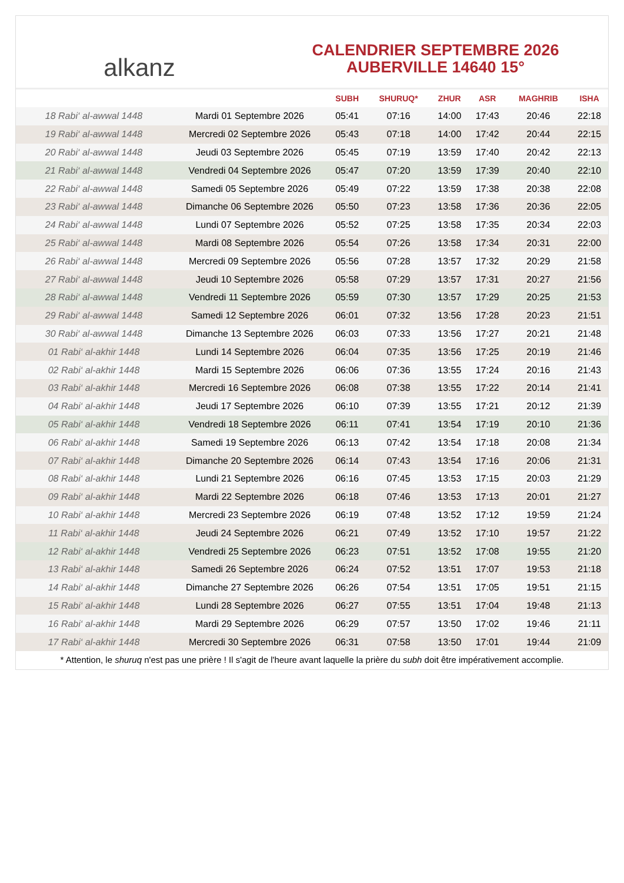alkanz
CALENDRIER SEPTEMBRE 2026
AUBERVILLE 14640 15°
| | | SUBH | SHURUQ* | ZHUR | ASR | MAGHRIB | ISHA |
| --- | --- | --- | --- | --- | --- | --- | --- |
| 18 Rabi‘ al-awwal 1448 | Mardi 01 Septembre 2026 | 05:41 | 07:16 | 14:00 | 17:43 | 20:46 | 22:18 |
| 19 Rabi‘ al-awwal 1448 | Mercredi 02 Septembre 2026 | 05:43 | 07:18 | 14:00 | 17:42 | 20:44 | 22:15 |
| 20 Rabi‘ al-awwal 1448 | Jeudi 03 Septembre 2026 | 05:45 | 07:19 | 13:59 | 17:40 | 20:42 | 22:13 |
| 21 Rabi‘ al-awwal 1448 | Vendredi 04 Septembre 2026 | 05:47 | 07:20 | 13:59 | 17:39 | 20:40 | 22:10 |
| 22 Rabi‘ al-awwal 1448 | Samedi 05 Septembre 2026 | 05:49 | 07:22 | 13:59 | 17:38 | 20:38 | 22:08 |
| 23 Rabi‘ al-awwal 1448 | Dimanche 06 Septembre 2026 | 05:50 | 07:23 | 13:58 | 17:36 | 20:36 | 22:05 |
| 24 Rabi‘ al-awwal 1448 | Lundi 07 Septembre 2026 | 05:52 | 07:25 | 13:58 | 17:35 | 20:34 | 22:03 |
| 25 Rabi‘ al-awwal 1448 | Mardi 08 Septembre 2026 | 05:54 | 07:26 | 13:58 | 17:34 | 20:31 | 22:00 |
| 26 Rabi‘ al-awwal 1448 | Mercredi 09 Septembre 2026 | 05:56 | 07:28 | 13:57 | 17:32 | 20:29 | 21:58 |
| 27 Rabi‘ al-awwal 1448 | Jeudi 10 Septembre 2026 | 05:58 | 07:29 | 13:57 | 17:31 | 20:27 | 21:56 |
| 28 Rabi‘ al-awwal 1448 | Vendredi 11 Septembre 2026 | 05:59 | 07:30 | 13:57 | 17:29 | 20:25 | 21:53 |
| 29 Rabi‘ al-awwal 1448 | Samedi 12 Septembre 2026 | 06:01 | 07:32 | 13:56 | 17:28 | 20:23 | 21:51 |
| 30 Rabi‘ al-awwal 1448 | Dimanche 13 Septembre 2026 | 06:03 | 07:33 | 13:56 | 17:27 | 20:21 | 21:48 |
| 01 Rabi‘ al-akhir 1448 | Lundi 14 Septembre 2026 | 06:04 | 07:35 | 13:56 | 17:25 | 20:19 | 21:46 |
| 02 Rabi‘ al-akhir 1448 | Mardi 15 Septembre 2026 | 06:06 | 07:36 | 13:55 | 17:24 | 20:16 | 21:43 |
| 03 Rabi‘ al-akhir 1448 | Mercredi 16 Septembre 2026 | 06:08 | 07:38 | 13:55 | 17:22 | 20:14 | 21:41 |
| 04 Rabi‘ al-akhir 1448 | Jeudi 17 Septembre 2026 | 06:10 | 07:39 | 13:55 | 17:21 | 20:12 | 21:39 |
| 05 Rabi‘ al-akhir 1448 | Vendredi 18 Septembre 2026 | 06:11 | 07:41 | 13:54 | 17:19 | 20:10 | 21:36 |
| 06 Rabi‘ al-akhir 1448 | Samedi 19 Septembre 2026 | 06:13 | 07:42 | 13:54 | 17:18 | 20:08 | 21:34 |
| 07 Rabi‘ al-akhir 1448 | Dimanche 20 Septembre 2026 | 06:14 | 07:43 | 13:54 | 17:16 | 20:06 | 21:31 |
| 08 Rabi‘ al-akhir 1448 | Lundi 21 Septembre 2026 | 06:16 | 07:45 | 13:53 | 17:15 | 20:03 | 21:29 |
| 09 Rabi‘ al-akhir 1448 | Mardi 22 Septembre 2026 | 06:18 | 07:46 | 13:53 | 17:13 | 20:01 | 21:27 |
| 10 Rabi‘ al-akhir 1448 | Mercredi 23 Septembre 2026 | 06:19 | 07:48 | 13:52 | 17:12 | 19:59 | 21:24 |
| 11 Rabi‘ al-akhir 1448 | Jeudi 24 Septembre 2026 | 06:21 | 07:49 | 13:52 | 17:10 | 19:57 | 21:22 |
| 12 Rabi‘ al-akhir 1448 | Vendredi 25 Septembre 2026 | 06:23 | 07:51 | 13:52 | 17:08 | 19:55 | 21:20 |
| 13 Rabi‘ al-akhir 1448 | Samedi 26 Septembre 2026 | 06:24 | 07:52 | 13:51 | 17:07 | 19:53 | 21:18 |
| 14 Rabi‘ al-akhir 1448 | Dimanche 27 Septembre 2026 | 06:26 | 07:54 | 13:51 | 17:05 | 19:51 | 21:15 |
| 15 Rabi‘ al-akhir 1448 | Lundi 28 Septembre 2026 | 06:27 | 07:55 | 13:51 | 17:04 | 19:48 | 21:13 |
| 16 Rabi‘ al-akhir 1448 | Mardi 29 Septembre 2026 | 06:29 | 07:57 | 13:50 | 17:02 | 19:46 | 21:11 |
| 17 Rabi‘ al-akhir 1448 | Mercredi 30 Septembre 2026 | 06:31 | 07:58 | 13:50 | 17:01 | 19:44 | 21:09 |
* Attention, le shuruq n'est pas une prière ! Il s'agit de l'heure avant laquelle la prière du subh doit être impérativement accomplie.